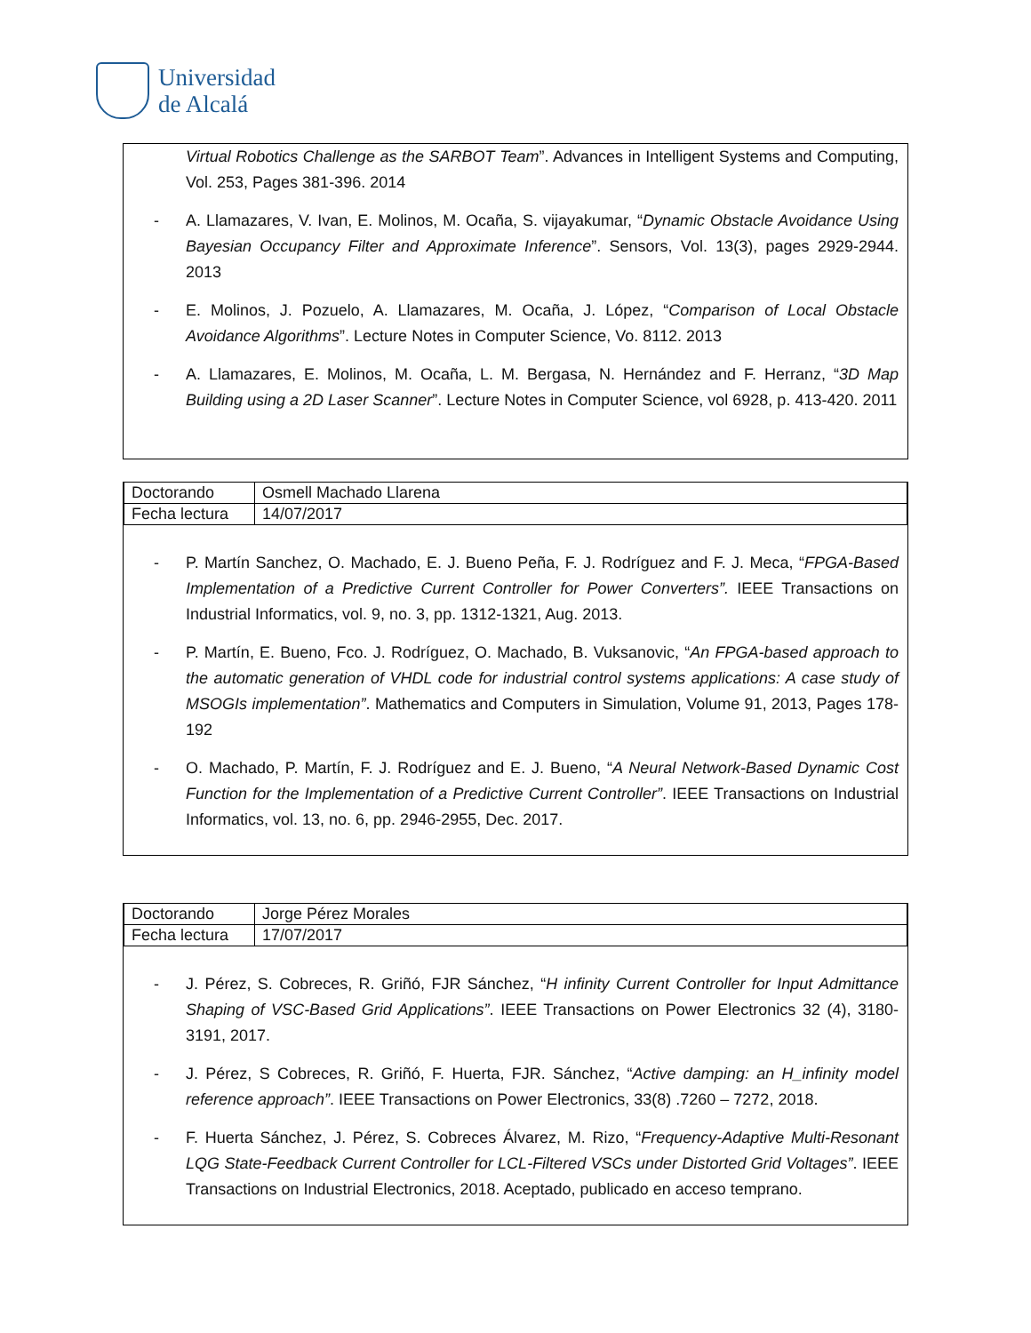Universidad
de Alcalá
Virtual Robotics Challenge as the SARBOT Team”. Advances in Intelligent Systems and Computing, Vol. 253, Pages 381-396. 2014
- A. Llamazares, V. Ivan, E. Molinos, M. Ocaña, S. vijayakumar, “Dynamic Obstacle Avoidance Using Bayesian Occupancy Filter and Approximate Inference”. Sensors, Vol. 13(3), pages 2929-2944. 2013
- E. Molinos, J. Pozuelo, A. Llamazares, M. Ocaña, J. López, “Comparison of Local Obstacle Avoidance Algorithms”. Lecture Notes in Computer Science, Vo. 8112. 2013
- A. Llamazares, E. Molinos, M. Ocaña, L. M. Bergasa, N. Hernández and F. Herranz, “3D Map Building using a 2D Laser Scanner”. Lecture Notes in Computer Science, vol 6928, p. 413-420. 2011
| Doctorando | Osmell Machado Llarena |
| Fecha lectura | 14/07/2017 |
- P. Martín Sanchez, O. Machado, E. J. Bueno Peña, F. J. Rodríguez and F. J. Meca, “FPGA-Based Implementation of a Predictive Current Controller for Power Converters”. IEEE Transactions on Industrial Informatics, vol. 9, no. 3, pp. 1312-1321, Aug. 2013.
- P. Martín, E. Bueno, Fco. J. Rodríguez, O. Machado, B. Vuksanovic, “An FPGA-based approach to the automatic generation of VHDL code for industrial control systems applications: A case study of MSOGIs implementation”. Mathematics and Computers in Simulation, Volume 91, 2013, Pages 178-192
- O. Machado, P. Martín, F. J. Rodríguez and E. J. Bueno, “A Neural Network-Based Dynamic Cost Function for the Implementation of a Predictive Current Controller”. IEEE Transactions on Industrial Informatics, vol. 13, no. 6, pp. 2946-2955, Dec. 2017.
| Doctorando | Jorge Pérez Morales |
| Fecha lectura | 17/07/2017 |
- J. Pérez, S. Cobreces, R. Griñó, FJR Sánchez, “H infinity Current Controller for Input Admittance Shaping of VSC-Based Grid Applications”. IEEE Transactions on Power Electronics 32 (4), 3180-3191, 2017.
- J. Pérez, S Cobreces, R. Griñó, F. Huerta, FJR. Sánchez, “Active damping: an H_infinity model reference approach”. IEEE Transactions on Power Electronics, 33(8) .7260 – 7272, 2018.
- F. Huerta Sánchez, J. Pérez, S. Cobreces Álvarez, M. Rizo, “Frequency-Adaptive Multi-Resonant LQG State-Feedback Current Controller for LCL-Filtered VSCs under Distorted Grid Voltages”. IEEE Transactions on Industrial Electronics, 2018. Aceptado, publicado en acceso temprano.